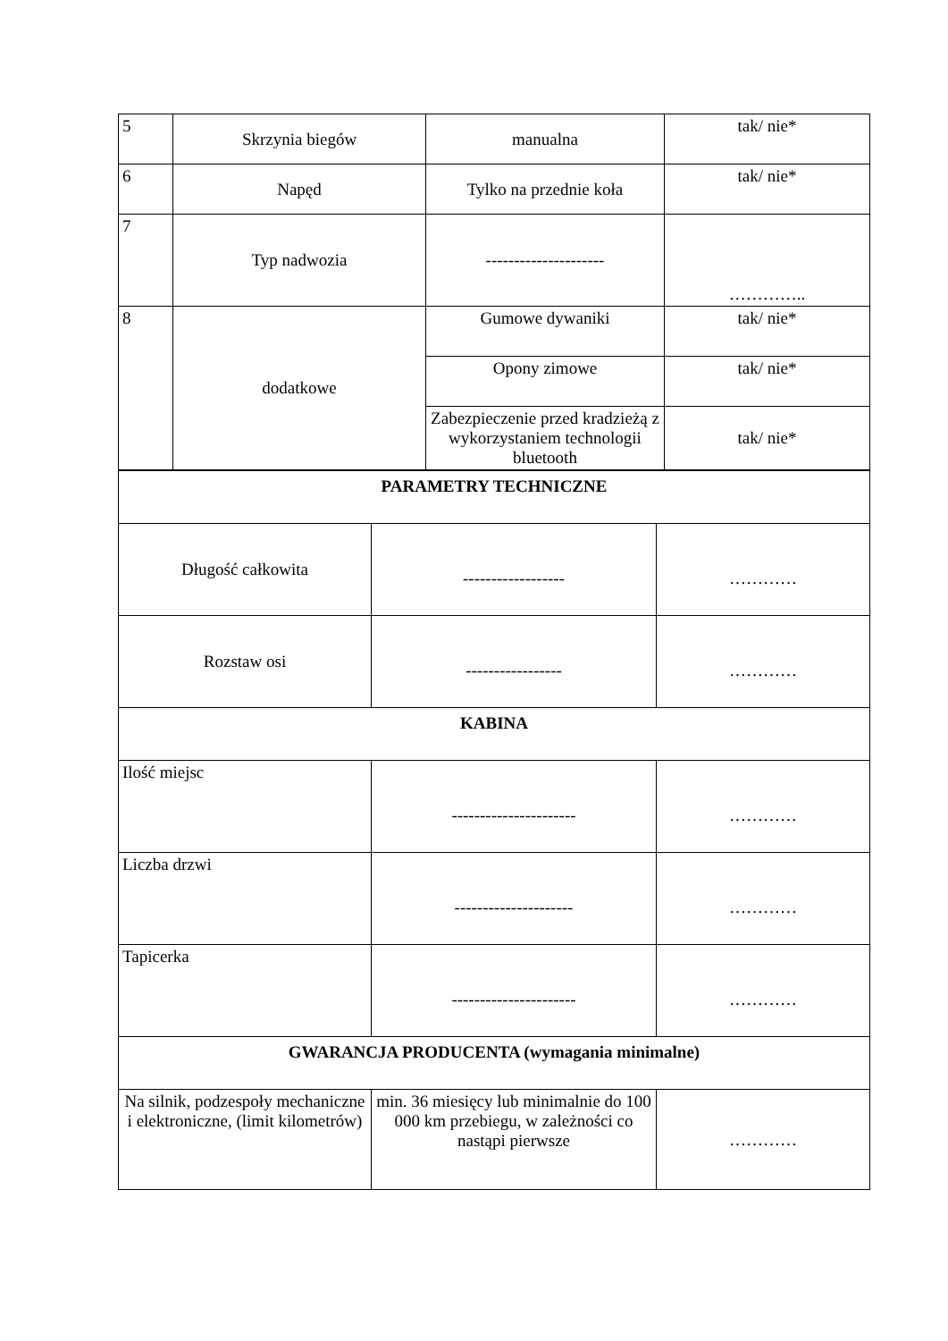| 5 | Skrzynia biegów | manualna | tak/ nie* |
| 6 | Napęd | Tylko na przednie koła | tak/ nie* |
| 7 | Typ nadwozia | --------------------- | ………….. |
| 8 | dodatkowe | Gumowe dywaniki | tak/ nie* |
| | | Opony zimowe | tak/ nie* |
| | | Zabezpieczenie przed kradzieżą z wykorzystaniem technologii bluetooth | tak/ nie* |
| PARAMETRY TECHNICZNE | | |
| Długość całkowita | ------------------ | ………… |
| Rozstaw osi | ----------------- | ………… |
| KABINA | | |
| Ilość miejsc | ---------------------- | ………… |
| Liczba drzwi | --------------------- | ………… |
| Tapicerka | ---------------------- | ………… |
| GWARANCJA PRODUCENTA (wymagania minimalne) | | |
| Na silnik, podzespoły mechaniczne i elektroniczne, (limit kilometrów) | min. 36 miesięcy lub minimalnie do 100 000 km przebiegu, w zależności co nastąpi pierwsze | ………… |